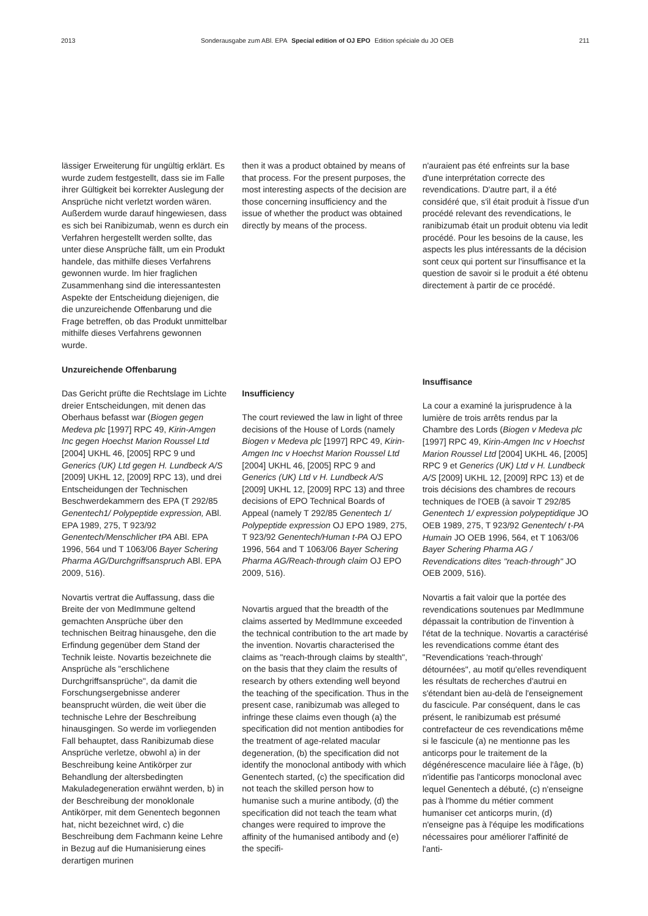2013 Sonderausgabe zum ABl. EPA Special edition of OJ EPO Edition spéciale du JO OEB 211
lässiger Erweiterung für ungültig erklärt. Es wurde zudem festgestellt, dass sie im Falle ihrer Gültigkeit bei korrekter Auslegung der Ansprüche nicht verletzt worden wären. Außerdem wurde darauf hingewiesen, dass es sich bei Ranibizumab, wenn es durch ein Verfahren hergestellt werden sollte, das unter diese Ansprüche fällt, um ein Produkt handele, das mithilfe dieses Verfahrens gewonnen wurde. Im hier fraglichen Zusammenhang sind die interessantesten Aspekte der Entscheidung diejenigen, die die unzureichende Offenbarung und die Frage betreffen, ob das Produkt unmittelbar mithilfe dieses Verfahrens gewonnen wurde.
Unzureichende Offenbarung
Das Gericht prüfte die Rechtslage im Lichte dreier Entscheidungen, mit denen das Oberhaus befasst war (Biogen gegen Medeva plc [1997] RPC 49, Kirin-Amgen Inc gegen Hoechst Marion Roussel Ltd [2004] UKHL 46, [2005] RPC 9 und Generics (UK) Ltd gegen H. Lundbeck A/S [2009] UKHL 12, [2009] RPC 13), und drei Entscheidungen der Technischen Beschwerdekammern des EPA (T 292/85 Genentech1/ Polypeptide expression, ABl. EPA 1989, 275, T 923/92 Genentech/Menschlicher tPA ABl. EPA 1996, 564 und T 1063/06 Bayer Schering Pharma AG/Durchgriffsanspruch ABl. EPA 2009, 516).
Novartis vertrat die Auffassung, dass die Breite der von MedImmune geltend gemachten Ansprüche über den technischen Beitrag hinausgehe, den die Erfindung gegenüber dem Stand der Technik leiste. Novartis bezeichnete die Ansprüche als "erschlichene Durchgriffsansprüche", da damit die Forschungsergebnisse anderer beansprucht würden, die weit über die technische Lehre der Beschreibung hinausgingen. So werde im vorliegenden Fall behauptet, dass Ranibizumab diese Ansprüche verletze, obwohl a) in der Beschreibung keine Antikörper zur Behandlung der altersbedingten Makuladegeneration erwähnt werden, b) in der Beschreibung der monoklonale Antikörper, mit dem Genentech begonnen hat, nicht bezeichnet wird, c) die Beschreibung dem Fachmann keine Lehre in Bezug auf die Humanisierung eines derartigen murinen
then it was a product obtained by means of that process. For the present purposes, the most interesting aspects of the decision are those concerning insufficiency and the issue of whether the product was obtained directly by means of the process.
Insufficiency
The court reviewed the law in light of three decisions of the House of Lords (namely Biogen v Medeva plc [1997] RPC 49, Kirin-Amgen Inc v Hoechst Marion Roussel Ltd [2004] UKHL 46, [2005] RPC 9 and Generics (UK) Ltd v H. Lundbeck A/S [2009] UKHL 12, [2009] RPC 13) and three decisions of EPO Technical Boards of Appeal (namely T 292/85 Genentech 1/ Polypeptide expression OJ EPO 1989, 275, T 923/92 Genentech/Human t-PA OJ EPO 1996, 564 and T 1063/06 Bayer Schering Pharma AG/Reach-through claim OJ EPO 2009, 516).
Novartis argued that the breadth of the claims asserted by MedImmune exceeded the technical contribution to the art made by the invention. Novartis characterised the claims as "reach-through claims by stealth", on the basis that they claim the results of research by others extending well beyond the teaching of the specification. Thus in the present case, ranibizumab was alleged to infringe these claims even though (a) the specification did not mention antibodies for the treatment of age-related macular degeneration, (b) the specification did not identify the monoclonal antibody with which Genentech started, (c) the specification did not teach the skilled person how to humanise such a murine antibody, (d) the specification did not teach the team what changes were required to improve the affinity of the humanised antibody and (e) the specifi-
n'auraient pas été enfreints sur la base d'une interprétation correcte des revendications. D'autre part, il a été considéré que, s'il était produit à l'issue d'un procédé relevant des revendications, le ranibizumab était un produit obtenu via ledit procédé. Pour les besoins de la cause, les aspects les plus intéressants de la décision sont ceux qui portent sur l'insuffisance et la question de savoir si le produit a été obtenu directement à partir de ce procédé.
Insuffisance
La cour a examiné la jurisprudence à la lumière de trois arrêts rendus par la Chambre des Lords (Biogen v Medeva plc [1997] RPC 49, Kirin-Amgen Inc v Hoechst Marion Roussel Ltd [2004] UKHL 46, [2005] RPC 9 et Generics (UK) Ltd v H. Lundbeck A/S [2009] UKHL 12, [2009] RPC 13) et de trois décisions des chambres de recours techniques de l'OEB (à savoir T 292/85 Genentech 1/ expression polypeptidique JO OEB 1989, 275, T 923/92 Genentech/ t-PA Humain JO OEB 1996, 564, et T 1063/06 Bayer Schering Pharma AG / Revendications dites "reach-through" JO OEB 2009, 516).
Novartis a fait valoir que la portée des revendications soutenues par MedImmune dépassait la contribution de l'invention à l'état de la technique. Novartis a caractérisé les revendications comme étant des "Revendications 'reach-through' détournées", au motif qu'elles revendiquent les résultats de recherches d'autrui en s'étendant bien au-delà de l'enseignement du fascicule. Par conséquent, dans le cas présent, le ranibizumab est présumé contrefacteur de ces revendications même si le fascicule (a) ne mentionne pas les anticorps pour le traitement de la dégénérescence maculaire liée à l'âge, (b) n'identifie pas l'anticorps monoclonal avec lequel Genentech a débuté, (c) n'enseigne pas à l'homme du métier comment humaniser cet anticorps murin, (d) n'enseigne pas à l'équipe les modifications nécessaires pour améliorer l'affinité de l'anti-